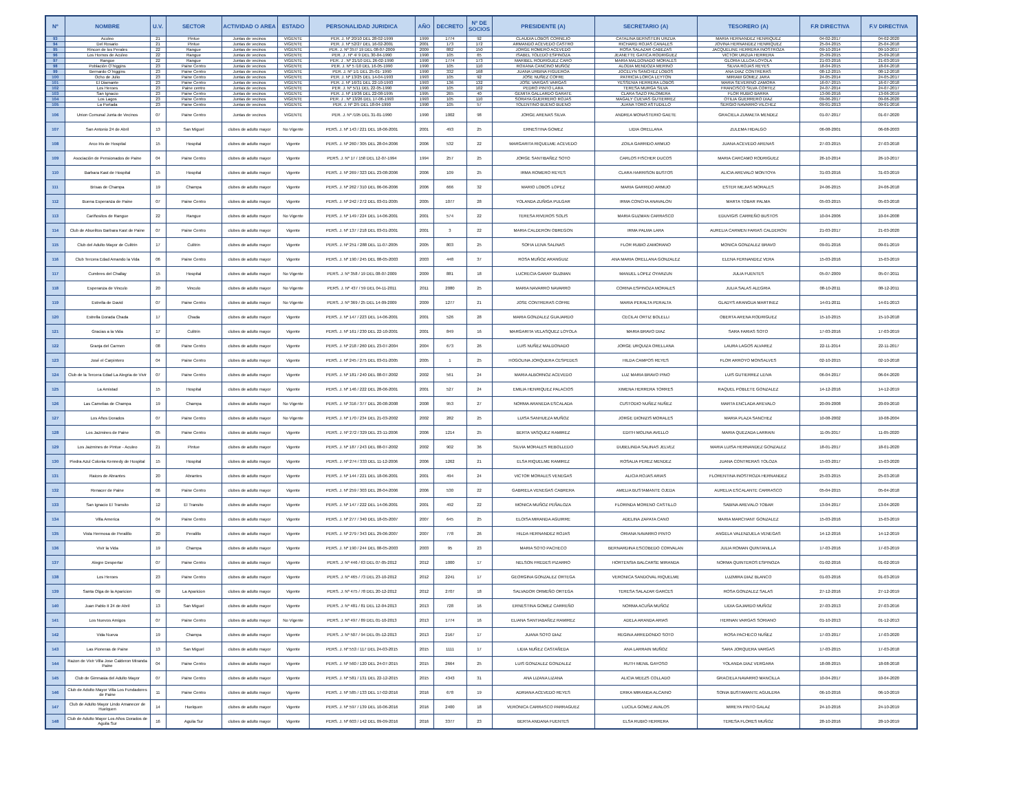| Nº | NOMBRE | U.V. | SECTOR | ACTIVIDAD O AREA | ESTADO | PERSONALIDAD JURIDICA | AÑO | DECRETO | Nº DE SOCIOS | PRESIDENTE (A) | SECRETARIO (A) | TESORERO (A) | F.R DIRECTIVA | F.V DIRECTIVA |
| --- | --- | --- | --- | --- | --- | --- | --- | --- | --- | --- | --- | --- | --- | --- |
| 93 | Aculeo | 21 | Pintue | Juntas de vecinos | VIGENTE | PER. J. Nº 20/10 DEL 28-02-1999 | 1999 | 1774 | 92 | CLAUDIA LOBOS CORNEJO | CATALINA BERNSTEIN URZUA | MARIA HERNANDEZ HENRIQUEZ | 04-02-2017 | 04-02-2020 |
| 94 | Del Rosario | 21 | Pintue | Juntas de vecinos | VIGENTE | PER. J. Nº 52/27 DEL 16-02-2001 | 2001 | 173 | 172 | ARMANDO ACEVEDO CASTRO | RICHARD ROJAS CANALES | JOVINA HERNANDEZ HENRIQUEZ | 25-04-2015 | 25-04-2018 |
| 95 | Rincon de los Perales | 22 | Rangue | Juntas de vecinos | VIGENTE | PER. J. Nº 357/ 19 DEL 08-07-2009 | 2009 | 882 | 150 | JORGE ROMERO ACEVEDO | ROSA SALAZAR CABEZAS | JACQUELINE HERRERA INOSTROZA | 09-10-2014 | 09-10-2017 |
| 96 | Los Hornos de Aculeo | 22 | Rangue | Juntas de vecinos | VIGENTE | PER. J . Nº 4/ 9 DEL 30-04-1990 | 1990 | 105 | 65 | ISABEL TOLEDO ESPINOZA | JEANETTE GATICA RODRIGUEZ | VICTOR URZUA HERRERA | 25-09-2015 | 25-09-2018 |
| 97 | Rangue | 22 | Rangue | Juntas de vecinos | VIGENTE | PER. J . Nº 21/10 DEL 26-02-1990 | 1990 | 1774 | 173 | MARIBEL RODRIGUEZ CARO | MARIA MALDONADO MORALES | GLORIA ULLOA LOYOLA | 21-03-2016 | 21-03-2019 |
| 98 | Población O`higgins | 23 | Paine Centro | Juntas de vecinos | VIGENTE | PER. J. Nº 5 /10 DEL 16-05-1990 | 1990 | 105 | 110 | ROXANA CANCINO MUÑOZ | ALODIA MENDOZA MERINO | SILVIA ROJAS REYES | 18-04-2015 | 18-04-2018 |
| 99 | Bernardo O`higgins | 23 | Paine Centro | Juntas de vecinos | VIGENTE | PER. J. Nº 1/1 DEL 25-01- 1990 | 1990 | 332 | 168 | JUANA URBINA FIGUEROA | JOCELYN SANCHEZ LOBOS | ANA DIAZ CONTRERAS | 08-12-2015 | 08-12-2018 |
| 100 | Ocho de Julio | 23 | Paine Centro | Juntas de vecinos | VIGENTE | PER. J. Nº 13/25 DEL 14-04-1993 | 1993 | 105 | 92 | JOSE NUÑEZ COFRE | PATRICIA LORCA LEYTON | MIRIAM GOMEZ JARA | 24-05-2014 | 24-05-2017 |
| 101 | El Diamante | 23 | Paine Centro | Juntas de vecinos | VIGENTE | PER. J. Nº 16/31 DEL 22-10-1993 | 1993 | 136 | 132 | JOSE VARGAS VARGAS | YESSENIA HERRERA LOBOS | MARIA SEVERINO ZAMORA | 16-07-2015 | 16-07-2018 |
| 102 | Los Heroes | 23 | Paine centro | Juntas de vecinos | VIGENTE | PER. J. Nº 5/11 DEL 22-05-1990 | 1990 | 105 | 102 | PEDRO PINTO LARA | TERESA MURGA SILVA | FRANCISCO SILVA CORTEZ | 24-07-2014 | 24-07-2017 |
| 103 | San Ignacio | 23 | Paine Centro | Juntas de vecinos | VIGENTE | PER. J. Nº 19/36 DEL 22-08-1995 | 1995 | 265 | 40 | GEMITA GALLARDO GARATE | CLARA SAZO PALOMERA | FLOR RUBIO BARRA | 13-06-2016 | 13-06-2019 |
| 104 | Los Lagos | 23 | Paine Centro | Juntas de vecinos | VIGENTE | PER. J . Nº 13/26 DEL 17-06-1993 | 1993 | 105 | 110 | SORAYA GUERRERO ROJAS | MAGALY CUEVAS GUTIERREZ | OTILIA GUERRERO DIAZ | 09-06-2017 | 09-06-2020 |
| 105 | La Portada | 23 | Paine Centro | Juntas de vecinos | VIGENTE | PER. J. Nº 2/5 DEL 18-04-1990 | 1990 | 105 | 57 | TOLENTINO BUENO BUENO | JUANA TORO ASTUDILLO | SERGIO NAVARRO VILCHEZ | 09-01-2013 | 09-01-2016 |
| 106 | Union Comunal Junta de Vecinos | 07 | Paine Centro | Juntas de vecinos | VIGENTE | PER. J. Nº /195 DEL 31-01-1990 | 1990 | 1002 | 98 | JORGE ARENAS SILVA | ANDREA MONASTERIO GAETE | GRACIELA ZUMAETA MENDEZ | 01-07-2017 | 01-07-2020 |
| 107 | San Antonio 24 de Abril | 13 | San Miguel | clubes de adulto mayor | No Vigente | PERS. J. Nº 143 / 221 DEL 18-06-2001 | 2001 | 493 | 25 | ERNESTINA GOMEZ | LIDIA ORELLANA | ZULEMA HIDALGO | 06-08-2001 | 06-08-2003 |
| 108 | Arco Iris de Hospital | 15 | Hospital | clubes de adulto mayor | Vigente | PERS. J. Nº 260 / 305 DEL 28-04-2006 | 2006 | 532 | 22 | MARGARITA RIQUELME ACEVEDO | ZOILA GARRIDO ARMIJO | JUANA ACEVEDO ARENAS | 27-03-2015 | 27-03-2018 |
| 109 | Asociación de Pensionados de Paine | 04 | Paine Centro | clubes de adulto mayor | Vigente | PERS. J. Nº 17 / 158 DEL 12-07-1994 | 1994 | 257 | 25 | JORGE SANTIBAÑEZ SOTO | CARLOS FISCHER DUCOS | MARIA CARCAMO RODRIGUEZ | 26-10-2014 | 26-10-2017 |
| 110 | Barbara Kast de Hospital | 15 | Hospital | clubes de adulto mayor | Vigente | PERS. J. Nº 269 / 323 DEL 23-08-2006 | 2006 | 109 | 25 | IRMA ROMERO REYES | CLARA HARRISON BUSTOS | ALICIA AREVALO MONTOYA | 31-03-2016 | 31-03-2019 |
| 111 | Brisas de Champa | 19 | Champa | clubes de adulto mayor | Vigente | PERS. J. Nº 262 / 310 DEL 06-06-2006 | 2006 | 666 | 32 | MARIO LOBOS LOPEZ | MARIA GARRIDO ARMIJO | ESTER MEJIAS MORALES | 24-06-2015 | 24-06-2018 |
| 112 | Buena Esperanza de Paine | 07 | Paine Centro | clubes de adulto mayor | Vigente | PERS. J. Nº 242 / 272 DEL 03-01-2005 | 2005 | 1077 | 28 | YOLANDA ZUÑIGA PULGAR | IRMA CONCHA ANAVALON | MARTA TOBAR PALMA | 05-03-2015 | 05-03-2018 |
| 113 | Cariñositos de Rangue | 22 | Rangue | clubes de adulto mayor | No Vigente | PERS. J. Nº 149 / 224 DEL 14-06-2001 | 2001 | 574 | 22 | TERESA RIVEROS SOLIS | MARIA GUZMAN CARRASCO | EDUVIGIS CARREÑO BUSTOS | 10-04-2006 | 10-04-2008 |
| 114 | Club de Abuelitos Barbara Kast de Paine | 07 | Paine Centro | clubes de adulto mayor | Vigente | PERS. J. Nº 137 / 218 DEL 03-01-2001 | 2001 | 3 | 22 | MARIA CALDERON OBREGON | IRMA PALMA LARA | AURELIA CARMEN FARIAS CALDERON | 21-03-2017 | 21-03-2020 |
| 115 | Club del Adulto Mayor de Culitrin | 17 | Culitrin | clubes de adulto mayor | Vigente | PERS. J. Nº 251 / 288 DEL 11-07-2005 | 2005 | 803 | 25 | SOFIA LEIVA SALINAS | FLOR RUBIO ZAMORANO | MONICA GONZALEZ BRAVO | 09-01-2016 | 09-01-2019 |
| 116 | Club Tercera Edad Amando la Vida | 06 | Paine Centro | clubes de adulto mayor | Vigente | PERS. J. Nº 190 / 245 DEL 08-05-2003 | 2003 | 448 | 37 | ROSA MUÑOZ ARANGUIZ | ANA MARIA ORELLANA GONZALEZ | ELENA FERNANDEZ VERA | 15-03-2016 | 15-03-2019 |
| 117 | Cumbres del Challay | 15 | Hospital | clubes de adulto mayor | No Vigente | PERS. J. Nº 358 / 19 DEL 08-07-2009 | 2009 | 881 | 18 | LUCRECIA GARAY GUZMAN | MANUEL LOPEZ OYARZUN | JULIA FUENTES | 05-07-2009 | 05-07-2011 |
| 118 | Esperanza de Vinculo | 20 | Vinculo | clubes de adulto mayor | No Vigente | PERS. J. Nº 437 / 59 DEL 04-11-2011 | 2011 | 2080 | 25 | MARIA NAVARRO NAVARRO | CORINA ESPINOZA MORALES | JULIA SALAS ALEGRIA | 08-10-2011 | 08-12-2011 |
| 119 | Estrella de David | 07 | Paine Centro | clubes de adulto mayor | No Vigente | PERS. J. Nº 369 / 25 DEL 14-09-2009 | 2009 | 1277 | 21 | JOSE CONTRERAS COFRE | MARIA PERALTA PERALTA | GLADYS ARANGUA MARTINEZ | 14-01-2011 | 14-01-2013 |
| 120 | Estrella Dorada Chada | 17 | Chada | clubes de adulto mayor | Vigente | PERS. J. Nº 147 / 223 DEL 14-06-2001 | 2001 | 526 | 28 | MARIA GONZALEZ GUAJARDO | CECILAI ORTIZ BOLELLI | OBERTA ARENA RODRIGUEZ | 15-10-2015 | 15-10-2018 |
| 121 | Gracias a la Vida | 17 | Culitrin | clubes de adulto mayor | Vigente | PERS. J. Nº 161 / 230 DEL 22-10-2001 | 2001 | 849 | 16 | MARGARITA VELASQUEZ LOYOLA | MARIA BRAVO DIAZ | SARA FARIAS SOTO | 17-03-2016 | 17-03-2019 |
| 122 | Granja del Carmen | 08 | Paine Centro | clubes de adulto mayor | Vigente | PERS. J. Nº 218 / 260 DEL 23-07-2004 | 2004 | 673 | 26 | LUIS NUÑEZ MALDONADO | JORGE URQUIZA ORELLANA | LAURA LAGOS ALVAREZ | 22-11-2014 | 22-11-2017 |
| 123 | José el Carpintero | 04 | Paine Centro | clubes de adulto mayor | Vigente | PERS. J. Nº 245 / 275 DEL 03-01-2005 | 2005 | 1 | 25 | HOGOLINA JORQUERA CESPEDES | HILDA CAMPOS REYES | FLOR ARROYO MONSALVES | 02-10-2015 | 02-10-2018 |
| 124 | Club de la Tercera Edad La Alegria de Vivir | 07 | Paine Centro | clubes de adulto mayor | Vigente | PERS. J. Nº 181 / 240 DEL 08-07-2002 | 2002 | 561 | 24 | MARIA ALBORNOZ ACEVEDO | LUZ MARIA BRAVO PINO | LUIS GUTIERREZ LEIVA | 06-04-2017 | 06-04-2020 |
| 125 | La Amistad | 15 | Hospital | clubes de adulto mayor | Vigente | PERS. J. Nº 146 / 222 DEL 28-06-2001 | 2001 | 527 | 24 | EMILIA HENRIQUEZ PALACIOS | XIMENA HERRERA TORRES | RAQUEL POBLETE GONZALEZ | 14-12-2016 | 14-12-2019 |
| 126 | Las Camelias de Champa | 19 | Champa | clubes de adulto mayor | No Vigente | PERS. J. Nº 316 / 377 DEL 20-08-2008 | 2008 | 953 | 27 | NORMA ARANEDA ESCALADA | CUSTODIO NUÑEZ NUÑEZ | MARTA ENCLADA AREVALO | 20-09-2008 | 20-09-2010 |
| 127 | Los Años Dorados | 07 | Paine Centro | clubes de adulto mayor | No Vigente | PERS. J. Nº 170 / 234 DEL 21-03-2002 | 2002 | 282 | 25 | LUISA SANHUEZA MUÑOZ | JORGE DIONIZIS MORALES | MARIA PLAZA SANCHEZ | 10-08-2002 | 10-08-2004 |
| 128 | Los Jazmines de Paine | 05 | Paine Centro | clubes de adulto mayor | Vigente | PERS. J. Nº 272 / 329 DEL 23-11-2006 | 2006 | 1214 | 25 | BERTA VASQUEZ RAMIREZ | EDITH MOLINA AVELLO | MARIA QUEZADA LARRAIN | 11-05-2017 | 11-05-2020 |
| 129 | Los Jazmines de Pintue - Aculeo | 21 | Pintue | clubes de adulto mayor | Vigente | PERS. J. Nº 187 / 243 DEL 08-07-2002 | 2002 | 902 | 36 | SILVIA MORALES REBOLLEDO | DUBELINDA SALINAS JELVEZ | MARIA LUISA HERNANDEZ GONZALEZ | 18-01-2017 | 18-01-2020 |
| 130 | Piedra Azul Colonia Kennedy de Hospital | 15 | Hospital | clubes de adulto mayor | Vigente | PERS. J. Nº 274 / 333 DEL 11-12-2006 | 2006 | 1262 | 21 | ELSA RIQUELME RAMIREZ | ROSALIA PEREZ MENDEZ | JUANA CONTRERAS TOLOZA | 15-03-2017 | 15-03-2020 |
| 131 | Raices de Abrantes | 20 | Abrantes | clubes de adulto mayor | Vigente | PERS. J. Nº 144 / 221 DEL 18-06-2001 | 2001 | 494 | 24 | VICTOR MORALES VENEGAS | ALICIA ROJAS ARIAS | FLORENTINA INOSTROZA HERNANDEZ | 25-03-2015 | 25-03-2018 |
| 132 | Renacer de Paine | 06 | Paine Centro | clubes de adulto mayor | Vigente | PERS. J. Nº 259 / 303 DEL 28-04-2006 | 2006 | 530 | 22 | GABRIELA VENEGAS CABRERA | AMELIA BUSTAMANTE OJEDA | AURELIA ESCALANTE CARRASCO | 05-04-2015 | 05-04-2018 |
| 133 | San Ignacio El Transito | 12 | El Transito | clubes de adulto mayor | Vigente | PERS. J. Nº 147 / 222 DEL 14-06-2001 | 2001 | 492 | 22 | MONICA MUÑOZ PEÑALOZA | FLORINDA MORENO CASTILLO | SABINA AREVALO TOBAR | 13-04-2017 | 13-04-2020 |
| 134 | Villa America | 04 | Paine Centro | clubes de adulto mayor | Vigente | PERS. J. Nº 277 / 340 DEL 18-05-2007 | 2007 | 645 | 25 | ELOISA MIRANDA AGUIRRE | ADELINA ZAPATA CANO | MARIA MARCHANT GONZALEZ | 15-03-2016 | 15-03-2019 |
| 135 | Vista Hermosa de Peralillo | 20 | Peralillo | clubes de adulto mayor | Vigente | PERS. J. Nº 279 / 343 DEL 29-06-2007 | 2007 | 778 | 26 | HILDA HERNANDEZ ROJAS | ORIANA NAVARRO PINTO | ANGELA VALENZUELA VENEGAS | 14-12-2016 | 14-12-2019 |
| 136 | Vivir la Vida | 19 | Champa | clubes de adulto mayor | Vigente | PERS. J. Nº 190 / 244 DEL 08-05-2003 | 2003 | 95 | 23 | MARIA SOTO PACHECO | BERNARDINA ESCOBEDO CORVALAN | JULIA ROMAN QUINTANILLA | 17-03-2016 | 17-03-2019 |
| 137 | Alegre Despertar | 07 | Paine Centro | clubes de adulto mayor | Vigente | PERS. J. Nº 446 / 63 DEL 07-05-2012 | 2012 | 1000 | 17 | NELSON FREDES PIZARRO | HORTENSIA BALCARSE MIRANDA | NORMA QUINTEROS ESPINOZA | 01-02-2016 | 01-02-2019 |
| 138 | Los Heroes | 23 | Paine Centro | clubes de adulto mayor | Vigente | PERS. J. Nº 465 / 73 DEL 23-10-2012 | 2012 | 2241 | 17 | GEORGINA GONZALEZ ORTEGA | VERONICA SANDOVAL RIQUELME | LUZMIRA DIAZ BLANCO | 01-03-2016 | 01-03-2019 |
| 139 | Santa Olga de la Aparicion | 09 | La Aparicion | clubes de adulto mayor | Vigente | PERS. J. Nº 475 / 78 DEL 20-12-2012 | 2012 | 2707 | 18 | SALVADOR ORMEÑO ORTEGA | TERESA SALAZAR GARCES | ROSA GONZALEZ SALAS | 27-12-2016 | 27-12-2019 |
| 140 | Juan Pablo II 24 de Abril | 13 | San Miguel | clubes de adulto mayor | Vigente | PERS. J. Nº 481 / 81 DEL 12-04-2013 | 2013 | 728 | 16 | ERNESTINA GOMEZ CARREÑO | NORMA ACUÑA MUÑOZ | LIDIA GAJARDO MUÑOZ | 27-03-2013 | 27-03-2016 |
| 141 | Los Nuevos Amigos | 07 | Paine Centro | clubes de adulto mayor | No Vigente | PERS. J. Nº 497 / 89 DEL 01-10-2013 | 2013 | 1774 | 16 | ELIANA SANTIABAÑEZ RAMIREZ | ADELA ARANDA ARIAS | HERNAN VARGAS SORIANO | 01-10-2013 | 01-12-2013 |
| 142 | Vida Nueva | 19 | Champa | clubes de adulto mayor | Vigente | PERS. J. Nº 507 / 94 DEL 05-12-2013 | 2013 | 2167 | 17 | JUANA SOTO DIAZ | REGINA ARREDONDO SOTO | ROSA PACHECO NUÑEZ | 17-03-2017 | 17-03-2020 |
| 143 | Las Pioneras de Paine | 13 | San Miguel | clubes de adulto mayor | Vigente | PERS. J. Nº 553 / 117 DEL 24-03-2015 | 2015 | 1111 | 17 | LIDIA NUÑEZ CASTAÑEDA | ANA LARRAIN MUÑOZ | SARA JORQUERA VARGAS | 17-03-2015 | 17-03-2018 |
| 144 | Razon de Vivir Villa Jose Calderon Miranda Paine | 04 | Paine Centro | clubes de adulto mayor | Vigente | PERS. J. Nº 560 / 120 DEL 24-07-2015 | 2015 | 2664 | 25 | LUIS GONZALEZ GONZALEZ | RUTH MENIL GAYOSO | YOLANDA DIAZ VERGARA | 18-08-2015 | 18-08-2018 |
| 145 | Club de Gimnasia del Adulto Mayor | 07 | Paine Centro | clubes de adulto mayor | Vigente | PERS. J. Nº 581 / 131 DEL 22-12-2015 | 2015 | 4343 | 31 | ANA LIZANA LIZANA | ALICIA MEEZS COLLADO | GRACIELA NAVARRO MANCILLA | 10-04-2017 | 10-04-2020 |
| 146 | Club de Adulto Mayor Villa Los Fundadores de Paine | 11 | Paine Centro | clubes de adulto mayor | Vigente | PERS. J. Nº 585 / 133 DEL 17-02-2016 | 2016 | 678 | 19 | ADRIANA ACEVEDO REYES | ERIKA MIRANDA ALCAINO | SONIA BUSTAMANTE AGUILERA | 06-10-2016 | 06-10-2019 |
| 147 | Club de Adulto Mayor Lindo Amanecer de Huelquen | 14 | Huelquen | clubes de adulto mayor | Vigente | PERS. J. Nº 597 / 139 DEL 10-06-2016 | 2016 | 2400 | 18 | VERONICA CARRASCO PARRAGUEZ | LUCILA GOMEZ AVALOS | MIREYA PINTO GALAZ | 24-10-2016 | 24-10-2019 |
| 148 | Club de Adulto Mayor Los Años Dorados de Aguila Sur | 16 | Aguila Sur | clubes de adulto mayor | Vigente | PERS. J. Nº 603 / 142 DEL 09-09-2016 | 2016 | 3377 | 23 | BERTA ANDANA FUENTES | ELSA RUBIO HERRERA | TERESA FLORES MUÑOZ | 28-10-2016 | 28-10-2019 |